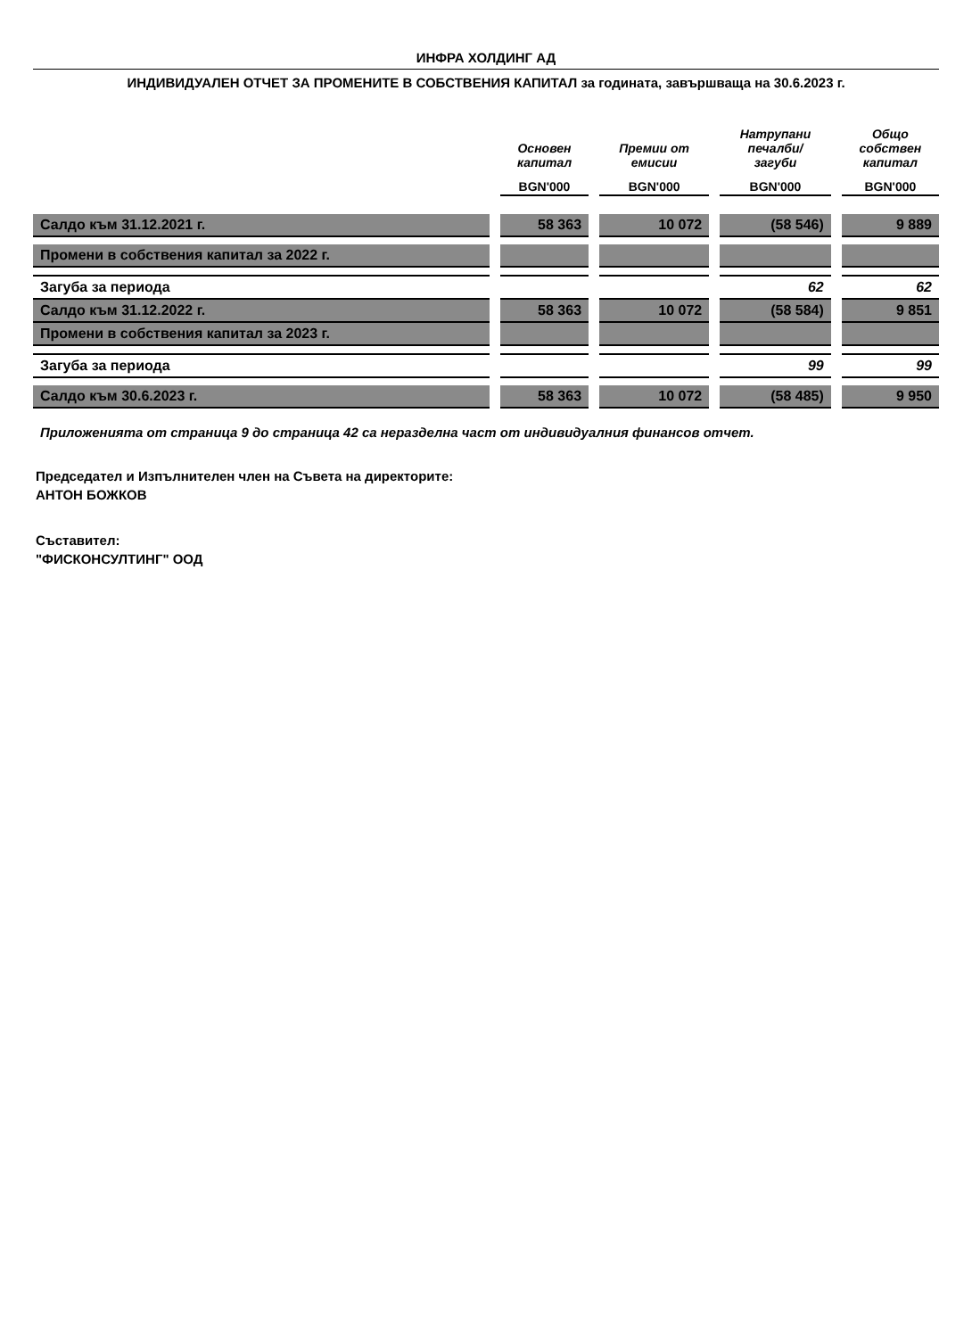ИНФРА ХОЛДИНГ АД
ИНДИВИДУАЛЕН ОТЧЕТ ЗА ПРОМЕНИТЕ В СОБСТВЕНИЯ КАПИТАЛ за годината, завършваща на 30.6.2023 г.
| | Основен капитал | Премии от емисии | Натрупани печалби/ загуби | Общо собствен капитал |
| --- | --- | --- | --- | --- |
| | BGN'000 | BGN'000 | BGN'000 | BGN'000 |
| Салдо към 31.12.2021 г. | 58 363 | 10 072 | (58 546) | 9 889 |
| Промени в собствения капитал за 2022 г. | | | | |
| Загуба за периода | | | 62 | 62 |
| Салдо към 31.12.2022 г. | 58 363 | 10 072 | (58 584) | 9 851 |
| Промени в собствения капитал за 2023 г. | | | | |
| Загуба за периода | | | 99 | 99 |
| Салдо към 30.6.2023 г. | 58 363 | 10 072 | (58 485) | 9 950 |
Приложенията от страница 9 до страница 42 са неразделна част от индивидуалния финансов отчет.
Председател и Изпълнителен член на Съвета на директорите:
АНТОН БОЖКОВ
Съставител:
"ФИСКОНСУЛТИНГ" ООД